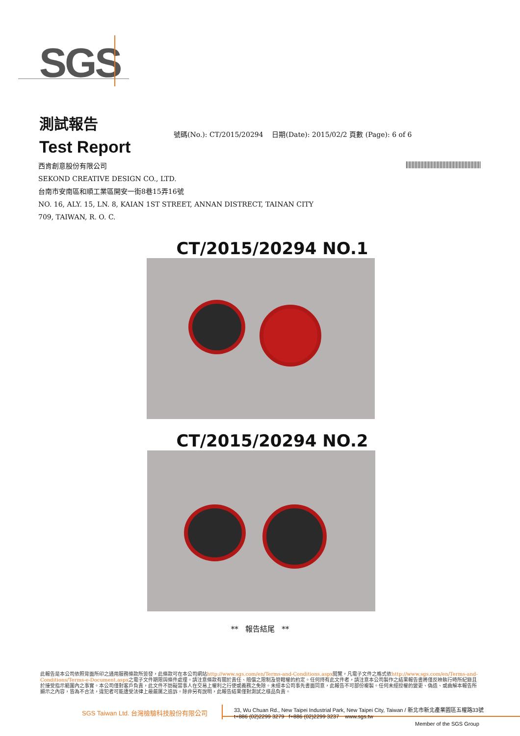SGS
測試報告
Test Report
號碼(No.): CT/2015/20294 日期(Date): 2015/02/2 頁數 (Page): 6 of 6
西肯創意股份有限公司
SEKOND CREATIVE DESIGN CO., LTD.
台南市安南區和順工業區開安一街8巷15弄16號
NO. 16, ALY. 15, LN. 8, KAIAN 1ST STREET, ANNAN DISTRECT, TAINAN CITY
709, TAIWAN, R. O. C.
CT/2015/20294 NO.1
CT/2015/20294 NO.2
** 報告結尾 **
此報告是本公司依照背面所印之通用服務條款所簽發，此條款可在本公司網站http://www.sgs.com/en/Terms-and-Conditions.aspx閱覽，凡電子文件之格式依http://www.sgs.com/en/Terms-and-Conditions/Terms-e-Document.aspx之電子文件期限與條件處理。請注意條款有關於責任、賠償之限制及管轄權的約定。任何持有此文件者，請注意本公司製作之結果報告書將僅反映執行時所紀錄且於接受指示範圍內之事實。本公司僅對客戶負責，此文件不妨礙當事人在交易上權利之行使或義務之免除。未經本公司事先書面同意，此報告不可部份複製。任何未經授權的變更、偽造、或曲解本報告所顯示之內容，皆為不合法，違犯者可能遭受法律上最嚴厲之追訴。除非另有說明，此報告結果僅對測試之樣品負責。
SGS Taiwan Ltd. 台灣檢驗科技股份有限公司 33, Wu Chuan Rd., New Taipei Industrial Park, New Taipei City, Taiwan / 新北市新北產業園區五權路33號
t+886 (02)2299 3279 f+886 (02)2299 3237 www.sgs.tw
Member of the SGS Group